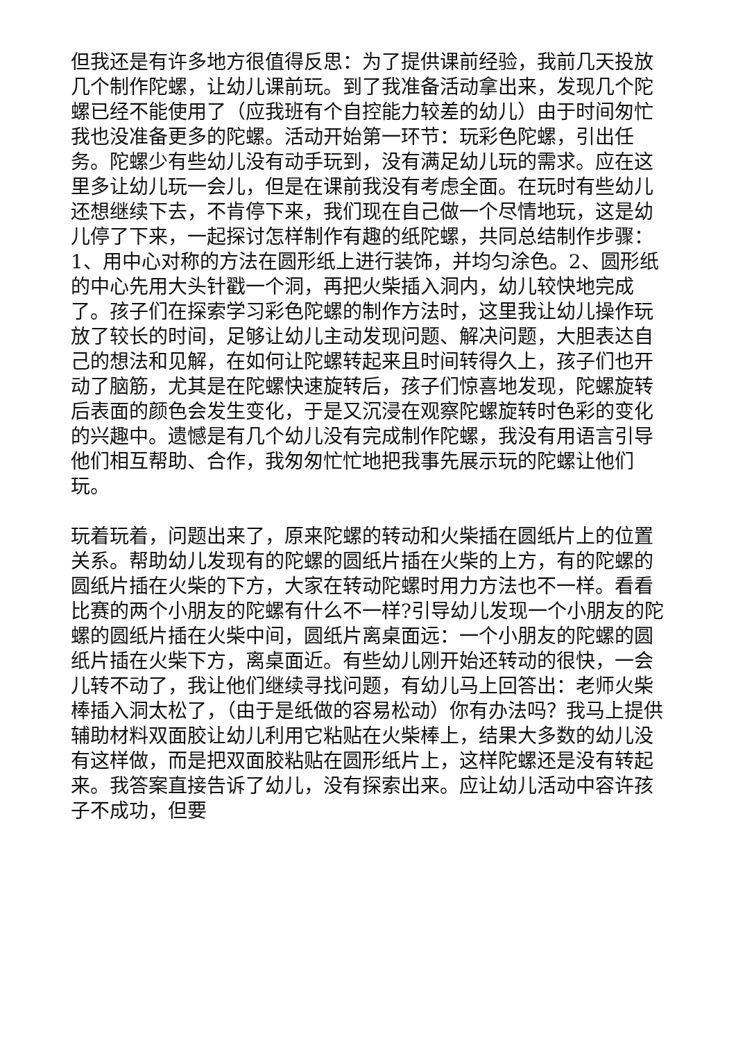但我还是有许多地方很值得反思：为了提供课前经验，我前几天投放几个制作陀螺，让幼儿课前玩。到了我准备活动拿出来，发现几个陀螺已经不能使用了（应我班有个自控能力较差的幼儿）由于时间匆忙我也没准备更多的陀螺。活动开始第一环节：玩彩色陀螺，引出任务。陀螺少有些幼儿没有动手玩到，没有满足幼儿玩的需求。应在这里多让幼儿玩一会儿，但是在课前我没有考虑全面。在玩时有些幼儿还想继续下去，不肯停下来，我们现在自己做一个尽情地玩，这是幼儿停了下来，一起探讨怎样制作有趣的纸陀螺，共同总结制作步骤：1、用中心对称的方法在圆形纸上进行装饰，并均匀涂色。2、圆形纸的中心先用大头针戳一个洞，再把火柴插入洞内，幼儿较快地完成了。孩子们在探索学习彩色陀螺的制作方法时，这里我让幼儿操作玩放了较长的时间，足够让幼儿主动发现问题、解决问题，大胆表达自己的想法和见解，在如何让陀螺转起来且时间转得久上，孩子们也开动了脑筋，尤其是在陀螺快速旋转后，孩子们惊喜地发现，陀螺旋转后表面的颜色会发生变化，于是又沉浸在观察陀螺旋转时色彩的变化的兴趣中。遗憾是有几个幼儿没有完成制作陀螺，我没有用语言引导他们相互帮助、合作，我匆匆忙忙地把我事先展示玩的陀螺让他们玩。
玩着玩着，问题出来了，原来陀螺的转动和火柴插在圆纸片上的位置关系。帮助幼儿发现有的陀螺的圆纸片插在火柴的上方，有的陀螺的圆纸片插在火柴的下方，大家在转动陀螺时用力方法也不一样。看看比赛的两个小朋友的陀螺有什么不一样?引导幼儿发现一个小朋友的陀螺的圆纸片插在火柴中间，圆纸片离桌面远：一个小朋友的陀螺的圆纸片插在火柴下方，离桌面近。有些幼儿刚开始还转动的很快，一会儿转不动了，我让他们继续寻找问题，有幼儿马上回答出：老师火柴棒插入洞太松了，（由于是纸做的容易松动）你有办法吗？我马上提供辅助材料双面胶让幼儿利用它粘贴在火柴棒上，结果大多数的幼儿没有这样做，而是把双面胶粘贴在圆形纸片上，这样陀螺还是没有转起来。我答案直接告诉了幼儿，没有探索出来。应让幼儿活动中容许孩子不成功，但要